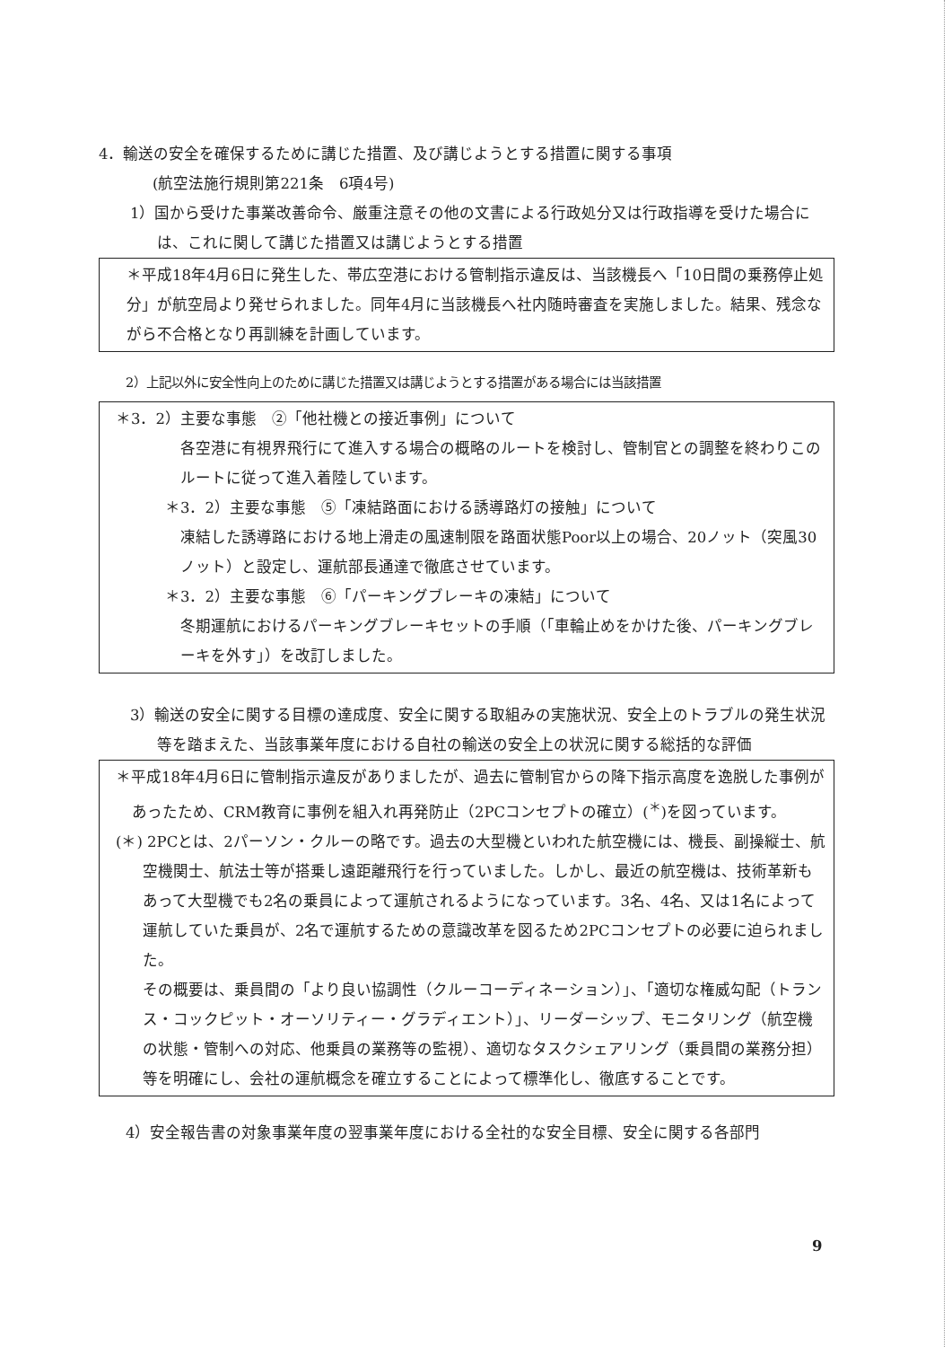4．輸送の安全を確保するために講じた措置、及び講じようとする措置に関する事項
(航空法施行規則第221条　6項4号)
1）国から受けた事業改善命令、厳重注意その他の文書による行政処分又は行政指導を受けた場合には、これに関して講じた措置又は講じようとする措置
＊平成18年4月6日に発生した、帯広空港における管制指示違反は、当該機長へ「10日間の乗務停止処分」が航空局より発せられました。同年4月に当該機長へ社内随時審査を実施しました。結果、残念ながら不合格となり再訓練を計画しています。
2）上記以外に安全性向上のために講じた措置又は講じようとする措置がある場合には当該措置
＊3．2）主要な事態　②「他社機との接近事例」について
各空港に有視界飛行にて進入する場合の概略のルートを検討し、管制官との調整を終わりこのルートに従って進入着陸しています。
＊3．2）主要な事態　⑤「凍結路面における誘導路灯の接触」について
凍結した誘導路における地上滑走の風速制限を路面状態Poor以上の場合、20ノット（突風30ノット）と設定し、運航部長通達で徹底させています。
＊3．2）主要な事態　⑥「パーキングブレーキの凍結」について
冬期運航におけるパーキングブレーキセットの手順（「車輪止めをかけた後、パーキングブレーキを外す」）を改訂しました。
3）輸送の安全に関する目標の達成度、安全に関する取組みの実施状況、安全上のトラブルの発生状況等を踏まえた、当該事業年度における自社の輸送の安全上の状況に関する総括的な評価
＊平成18年4月6日に管制指示違反がありましたが、過去に管制官からの降下指示高度を逸脱した事例があったため、CRM教育に事例を組入れ再発防止（2PCコンセプトの確立）(<sup>＊</sup>)を図っています。
(＊) 2PCとは、2パーソン・クルーの略です。過去の大型機といわれた航空機には、機長、副操縦士、航空機関士、航法士等が搭乗し遠距離飛行を行っていました。しかし、最近の航空機は、技術革新もあって大型機でも2名の乗員によって運航されるようになっています。3名、4名、又は1名によって運航していた乗員が、2名で運航するための意識改革を図るため2PCコンセプトの必要に迫られました。
その概要は、乗員間の「より良い協調性（クルーコーディネーション）」、「適切な権威勾配（トランス・コックピット・オーソリティー・グラディエント）」、リーダーシップ、モニタリング（航空機の状態・管制への対応、他乗員の業務等の監視）、適切なタスクシェアリング（乗員間の業務分担）等を明確にし、会社の運航概念を確立することによって標準化し、徹底することです。
4）安全報告書の対象事業年度の翌事業年度における全社的な安全目標、安全に関する各部門
9